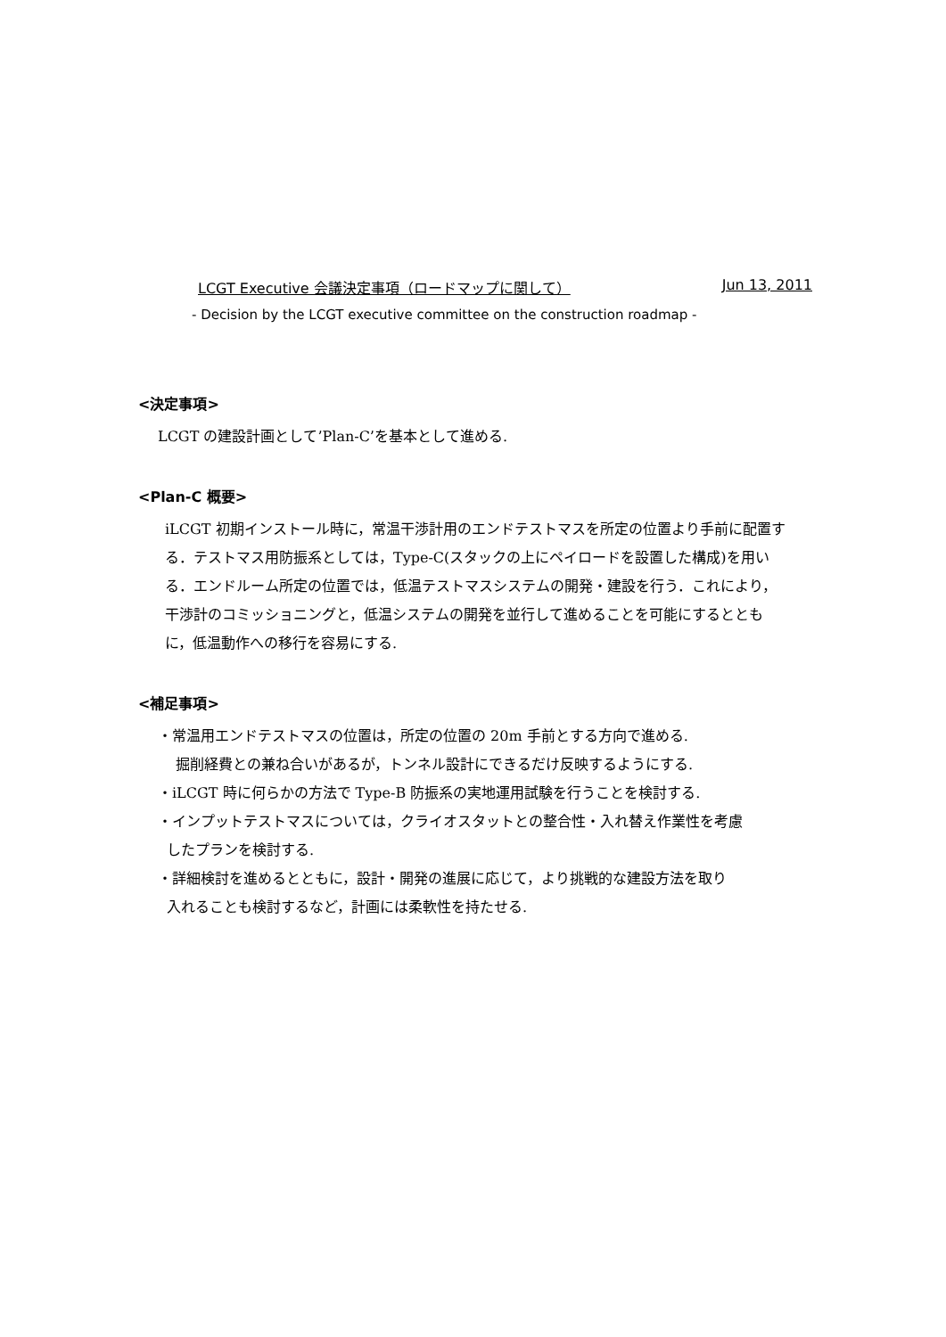LCGT Executive 会議決定事項（ロードマップに関して） Jun 13, 2011
- Decision by the LCGT executive committee on the construction roadmap -
<決定事項>
LCGT の建設計画として’Plan-C’を基本として進める.
<Plan-C 概要>
iLCGT 初期インストール時に，常温干渉計用のエンドテストマスを所定の位置より手前に配置する．テストマス用防振系としては，Type-C(スタックの上にペイロードを設置した構成)を用いる．エンドルーム所定の位置では，低温テストマスシステムの開発・建設を行う．これにより，干渉計のコミッショニングと，低温システムの開発を並行して進めることを可能にするとともに，低温動作への移行を容易にする.
<補足事項>
・常温用エンドテストマスの位置は，所定の位置の 20m 手前とする方向で進める.
掘削経費との兼ね合いがあるが，トンネル設計にできるだけ反映するようにする.
・iLCGT 時に何らかの方法で Type-B 防振系の実地運用試験を行うことを検討する.
・インプットテストマスについては，クライオスタットとの整合性・入れ替え作業性を考慮
したプランを検討する.
・詳細検討を進めるとともに，設計・開発の進展に応じて，より挑戦的な建設方法を取り
入れることも検討するなど，計画には柔軟性を持たせる.